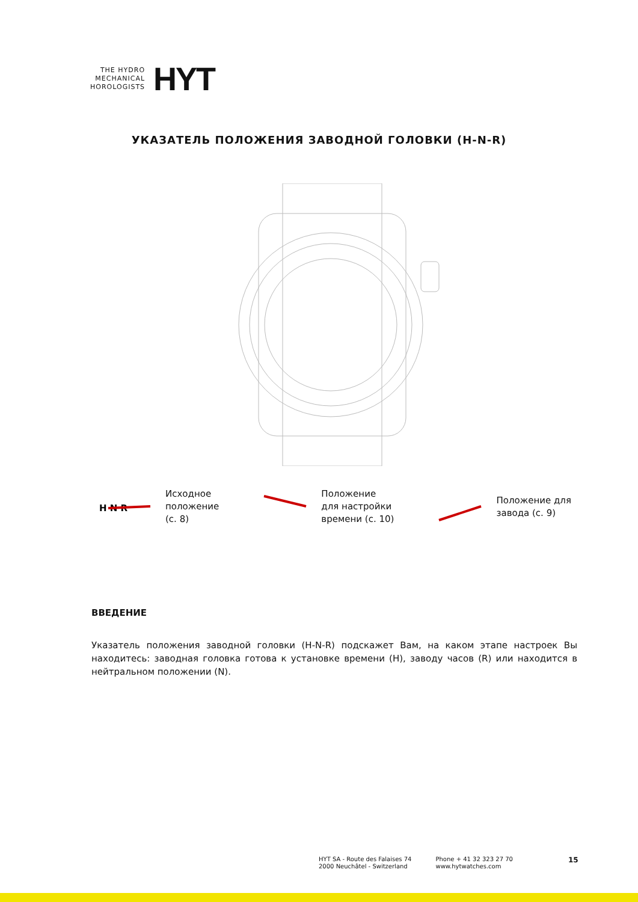THE HYDRO
MECHANICAL
HOROLOGISTS
HYT
УКАЗАТЕЛЬ ПОЛОЖЕНИЯ ЗАВОДНОЙ ГОЛОВКИ (H-N-R)
H N R
Исходное
положение
(с. 8)
Положение
для настройки
времени (с. 10)
Положение для
завода (с. 9)
ВВЕДЕНИЕ
Указатель положения заводной головки (H-N-R) подскажет Вам, на каком этапе настроек Вы находитесь: заводная головка готова к установке времени (H), заводу часов (R) или находится в нейтральном положении (N).
HYT SA - Route des Falaises 74
2000 Neuchâtel - Switzerland
Phone + 41 32 323 27 70
www.hytwatches.com
15